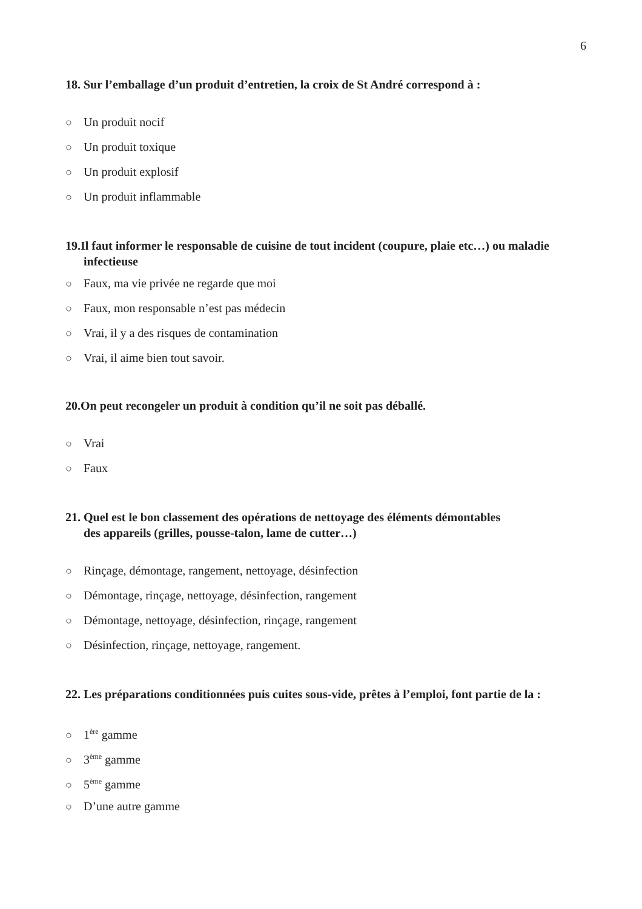6
18. Sur l’emballage d’un produit d’entretien, la croix de St André correspond à :
○ Un produit nocif
○ Un produit toxique
○ Un produit explosif
○ Un produit inflammable
19.Il faut informer le responsable de cuisine de tout incident (coupure, plaie etc…) ou maladie infectieuse
○ Faux, ma vie privée ne regarde que moi
○ Faux, mon responsable n’est pas médecin
○ Vrai, il y a des risques de contamination
○ Vrai, il aime bien tout savoir.
20.On peut recongeler un produit à condition qu’il ne soit pas déballé.
○ Vrai
○ Faux
21. Quel est le bon classement des opérations de nettoyage des éléments démontables
des appareils (grilles, pousse-talon, lame de cutter…)
○ Rinçage, démontage, rangement, nettoyage, désinfection
○ Démontage, rinçage, nettoyage, désinfection, rangement
○ Démontage, nettoyage, désinfection, rinçage, rangement
○ Désinfection, rinçage, nettoyage, rangement.
22. Les préparations conditionnées puis cuites sous-vide, prêtes à l’emploi, font partie de la :
○ 1<sup>ère</sup> gamme
○ 3<sup>ème</sup> gamme
○ 5<sup>ème</sup> gamme
○ D’une autre gamme